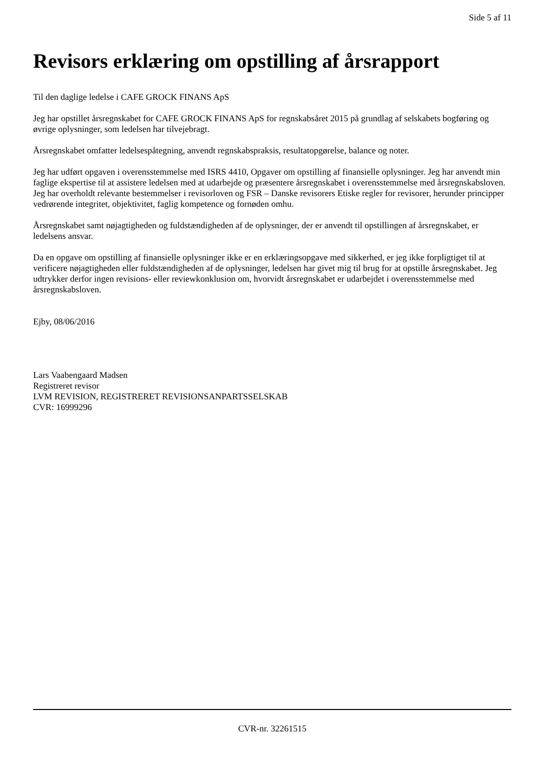Side 5 af 11
Revisors erklæring om opstilling af årsrapport
Til den daglige ledelse i CAFE GROCK FINANS ApS
Jeg har opstillet årsregnskabet for CAFE GROCK FINANS ApS for regnskabsåret 2015 på grundlag af selskabets bogføring og øvrige oplysninger, som ledelsen har tilvejebragt.
Årsregnskabet omfatter ledelsespåtegning, anvendt regnskabspraksis, resultatopgørelse, balance og noter.
Jeg har udført opgaven i overensstemmelse med ISRS 4410, Opgaver om opstilling af finansielle oplysninger. Jeg har anvendt min faglige ekspertise til at assistere ledelsen med at udarbejde og præsentere årsregnskabet i overensstemmelse med årsregnskabsloven. Jeg har overholdt relevante bestemmelser i revisorloven og FSR – Danske revisorers Etiske regler for revisorer, herunder principper vedrørende integritet, objektivitet, faglig kompetence og fornøden omhu.
Årsregnskabet samt nøjagtigheden og fuldstændigheden af de oplysninger, der er anvendt til opstillingen af årsregnskabet, er ledelsens ansvar.
Da en opgave om opstilling af finansielle oplysninger ikke er en erklæringsopgave med sikkerhed, er jeg ikke forpligtiget til at verificere nøjagtigheden eller fuldstændigheden af de oplysninger, ledelsen har givet mig til brug for at opstille årsregnskabet. Jeg udtrykker derfor ingen revisions- eller reviewkonklusion om, hvorvidt årsregnskabet er udarbejdet i overensstemmelse med årsregnskabsloven.
Ejby, 08/06/2016
Lars Vaabengaard Madsen
Registreret revisor
LVM REVISION, REGISTRERET REVISIONSANPARTSSELSKAB
CVR: 16999296
CVR-nr. 32261515